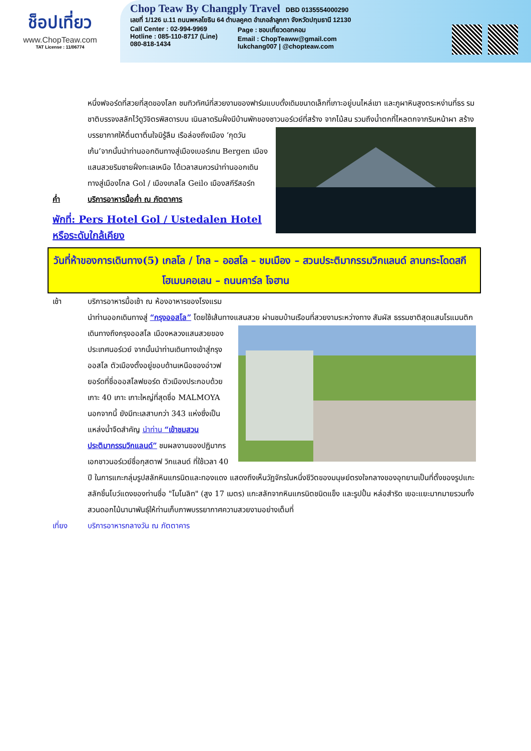ช็อปเที่ยว
www.ChopTeaw.com
TAT License : 11/06774
Chop Teaw By Changply Travel DBD 0135554000290
เลขที่ 1/126 ม.11 ถนนพหลโยธิน 64 ตำบลคูคต อำเภอลำลูกกา จังหวัดปทุมธานี 12130
Call Center : 02-994-9969
Hotline : 085-110-8717 (Line)
080-818-1434
Page : ชอบเที่ยวดอทคอม
Email : ChopTeaww@gmail.com
lukchang007 | @chopteaw.com
หนึ่งฟจอร์ดที่สวยที่สุดของโลก ชมทิวทัศน์ที่สวยงามของฟาร์มแบบดั้งเดิมขนาดเล็กที่เกาะอยู่บนไหล่เขา และภูผาหินสูงตระหง่านที่ธร รมชาติบรรจงสลักไว้ดูวิจิตรพิสดารบน เนินลาดริมฝั่งมีบ้านพักของชาวนอร์เวย์ที่สร้าง จากไม้สน รวมถึงน้ำตกที่ไหลตกจากริมหน้าผา สร้างบรรยากาศให้ตื่นตาตื่นใจมิรู้ลืม เรือล่องถึงเมือง ‘กุดวันเก้น’จากนั้นนำท่านออกดินทางสู่เมืองเบอร์เกน Bergen เมืองแสนสวยริมชายฝั่งทะเลเหนือ ได้เวลาสมควรนำท่านออกเดินทางสู่เมืองโกล Gol / เมืองเกลโล Geilo เมืองสกีรีสอร์ท
ค่ำ บริการอาหารมื้อค่ำ ณ ภัตตาคาร
พักที่: Pers Hotel Gol / Ustedalen Hotel หรือระดับใกล้เคียง
วันที่ห้าของการเดินทาง(5) เกลโล / โกล – ออสโล – ชมเมือง – สวนประติมากรรมวิกแลนด์ ลานกระโดดสกีโฮเมนคอเลน – ถนนคาร์ล โจฮาน
เช้า บริการอาหารมื้อเช้า ณ ห้องอาหารของโรงแรม
นำท่านออกเดินทางสู่ “กรุงออสโล” โดยใช้เส้นทางแสนสวย ผ่านชมบ้านเรือนที่สวยงามระหว่างทาง สัมผัส ธรรมชาติสุดแสนโรแมนติกเดินทางถึงกรุงออสโล เมืองหลวงแสนสวยของประเทศนอร์เวย์ จากนั้นนำท่านเดินทางเข้าสู่กรุงออสโล ตัวเมืองตั้งอยู่ขอบด้านเหนือของอ่าวฟยอร์ดที่ชื่อออสโลฟยอร์ด ตัวเมืองประกอบด้วยเกาะ 40 เกาะ เกาะใหญ่ที่สุดชื่อ MALMOYA นอกจากนี้ ยังมีทะเลสาบกว่า 343 แห่งซึ่งเป็นแหล่งน้ำจืดสำคัญ นำท่าน “เข้าชมสวนประติมากรรมวิกแลนด์” ชมผลงานของปฏิมากรเอกชาวนอร์เวย์ชื่อกุสตาฟ วิกแลนด์ ที่ใช้เวลา 40 ปี ในการแกะกลุ่มรูปสลักหินแกรนิตและทองแดง แสดงถึงเห็นวัฏจักรในหนึ่งชีวิตของมนุษย์ตรงใจกลางของอุทยานเป็นที่ตั้งของรูปแกะสลักชิ้นโบว์แดงของท่านชื่อ "โมโนลิท" (สูง 17 เมตร) แกะสลักจากหินแกรนิตชนิดแข็ง และรูปปั้น หล่อสำริด เยอะแยะมากมายรวมทั้งสวนดอกไม้นานาพันธุ์ให้ท่านเก็บภาพบรรยากาศความสวยงามอย่างเต็มที่
เที่ยง บริการอาหารกลางวัน ณ ภัตตาคาร